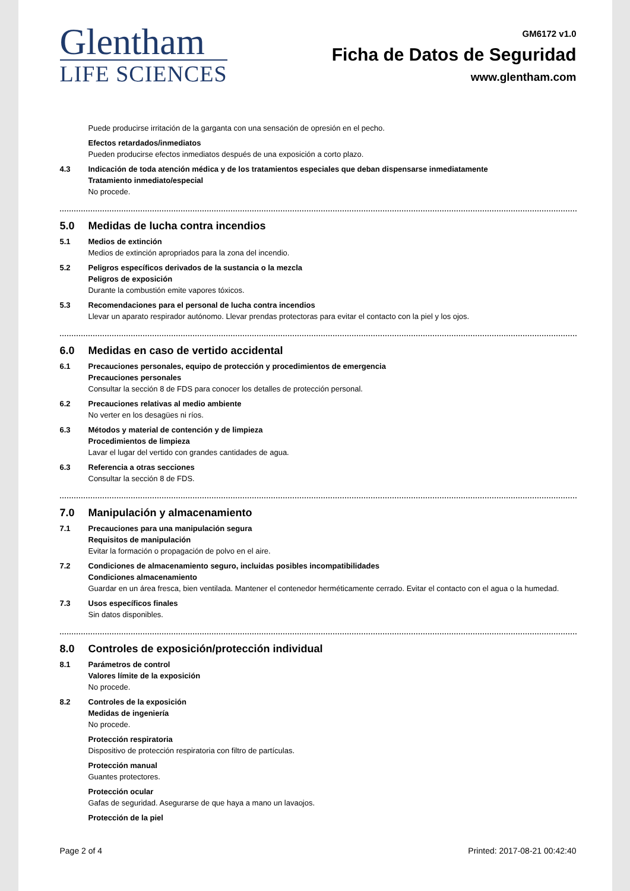Glentham
LIFE SCIENCES
GM6172 v1.0
Ficha de Datos de Seguridad
www.glentham.com
Puede producirse irritación de la garganta con una sensación de opresión en el pecho.
Efectos retardados/inmediatos
Pueden producirse efectos inmediatos después de una exposición a corto plazo.
4.3 Indicación de toda atención médica y de los tratamientos especiales que deban dispensarse inmediatamente
Tratamiento inmediato/especial
No procede.
5.0 Medidas de lucha contra incendios
5.1 Medios de extinción
Medios de extinción apropriados para la zona del incendio.
5.2 Peligros específicos derivados de la sustancia o la mezcla
Peligros de exposición
Durante la combustión emite vapores tóxicos.
5.3 Recomendaciones para el personal de lucha contra incendios
Llevar un aparato respirador autónomo. Llevar prendas protectoras para evitar el contacto con la piel y los ojos.
6.0 Medidas en caso de vertido accidental
6.1 Precauciones personales, equipo de protección y procedimientos de emergencia
Precauciones personales
Consultar la sección 8 de FDS para conocer los detalles de protección personal.
6.2 Precauciones relativas al medio ambiente
No verter en los desagües ni ríos.
6.3 Métodos y material de contención y de limpieza
Procedimientos de limpieza
Lavar el lugar del vertido con grandes cantidades de agua.
6.3 Referencia a otras secciones
Consultar la sección 8 de FDS.
7.0 Manipulación y almacenamiento
7.1 Precauciones para una manipulación segura
Requisitos de manipulación
Evitar la formación o propagación de polvo en el aire.
7.2 Condiciones de almacenamiento seguro, incluidas posibles incompatibilidades
Condiciones almacenamiento
Guardar en un área fresca, bien ventilada. Mantener el contenedor herméticamente cerrado. Evitar el contacto con el agua o la humedad.
7.3 Usos específicos finales
Sin datos disponibles.
8.0 Controles de exposición/protección individual
8.1 Parámetros de control
Valores límite de la exposición
No procede.
8.2 Controles de la exposición
Medidas de ingeniería
No procede.
Protección respiratoria
Dispositivo de protección respiratoria con filtro de partículas.
Protección manual
Guantes protectores.
Protección ocular
Gafas de seguridad. Asegurarse de que haya a mano un lavaojos.
Protección de la piel
Page 2 of 4 Printed: 2017-08-21 00:42:40